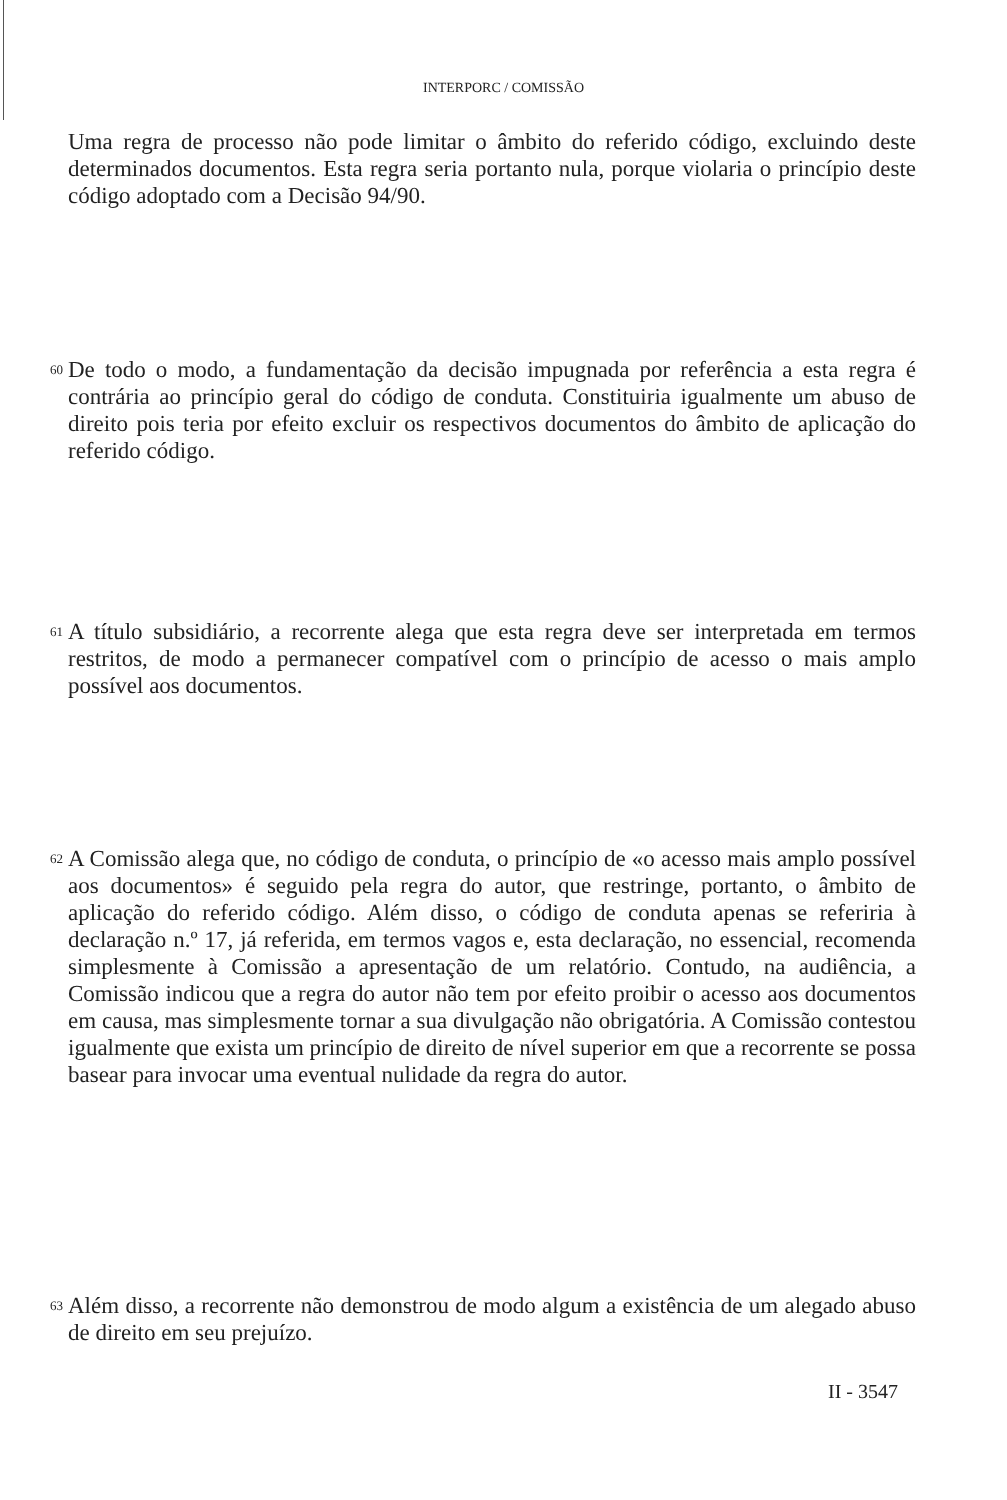INTERPORC / COMISSÃO
Uma regra de processo não pode limitar o âmbito do referido código, excluindo deste determinados documentos. Esta regra seria portanto nula, porque violaria o princípio deste código adoptado com a Decisão 94/90.
60 De todo o modo, a fundamentação da decisão impugnada por referência a esta regra é contrária ao princípio geral do código de conduta. Constituiria igualmente um abuso de direito pois teria por efeito excluir os respectivos documentos do âmbito de aplicação do referido código.
61 A título subsidiário, a recorrente alega que esta regra deve ser interpretada em termos restritos, de modo a permanecer compatível com o princípio de acesso o mais amplo possível aos documentos.
62 A Comissão alega que, no código de conduta, o princípio de «o acesso mais amplo possível aos documentos» é seguido pela regra do autor, que restringe, portanto, o âmbito de aplicação do referido código. Além disso, o código de conduta apenas se referiria à declaração n.º 17, já referida, em termos vagos e, esta declaração, no essencial, recomenda simplesmente à Comissão a apresentação de um relatório. Contudo, na audiência, a Comissão indicou que a regra do autor não tem por efeito proibir o acesso aos documentos em causa, mas simplesmente tornar a sua divulgação não obrigatória. A Comissão contestou igualmente que exista um princípio de direito de nível superior em que a recorrente se possa basear para invocar uma eventual nulidade da regra do autor.
63 Além disso, a recorrente não demonstrou de modo algum a existência de um alegado abuso de direito em seu prejuízo.
II - 3547